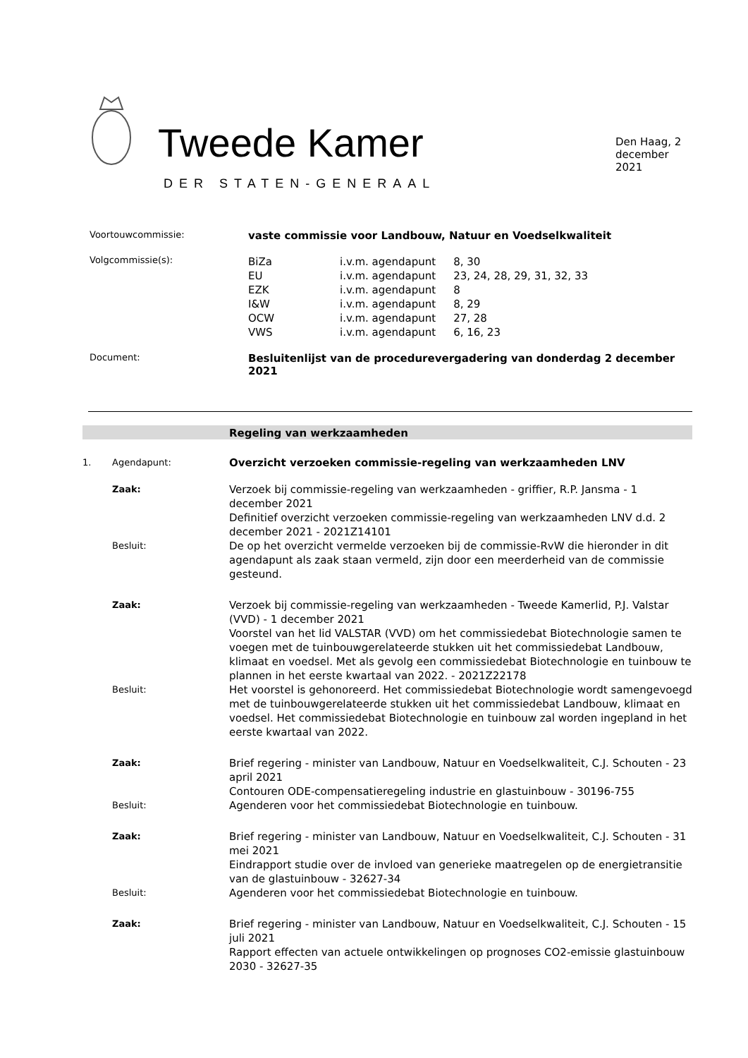Tweede Kamer
DER STATEN-GENERAAL
Den Haag, 2 december 2021
Voortouwcommissie:
vaste commissie voor Landbouw, Natuur en Voedselkwaliteit
Volgcommissie(s):
| BiZa | i.v.m. agendapunt | 8, 30 |
| EU | i.v.m. agendapunt | 23, 24, 28, 29, 31, 32, 33 |
| EZK | i.v.m. agendapunt | 8 |
| I&W | i.v.m. agendapunt | 8, 29 |
| OCW | i.v.m. agendapunt | 27, 28 |
| VWS | i.v.m. agendapunt | 6, 16, 23 |
Document:
Besluitenlijst van de procedurevergadering van donderdag 2 december 2021
Regeling van werkzaamheden
1. Agendapunt:
Overzicht verzoeken commissie-regeling van werkzaamheden LNV
Zaak:
Verzoek bij commissie-regeling van werkzaamheden - griffier, R.P. Jansma - 1 december 2021
Definitief overzicht verzoeken commissie-regeling van werkzaamheden LNV d.d. 2 december 2021 - 2021Z14101
Besluit:
De op het overzicht vermelde verzoeken bij de commissie-RvW die hieronder in dit agendapunt als zaak staan vermeld, zijn door een meerderheid van de commissie gesteund.
Zaak:
Verzoek bij commissie-regeling van werkzaamheden - Tweede Kamerlid, P.J. Valstar (VVD) - 1 december 2021
Voorstel van het lid VALSTAR (VVD) om het commissiedebat Biotechnologie samen te voegen met de tuinbouwgerelateerde stukken uit het commissiedebat Landbouw, klimaat en voedsel. Met als gevolg een commissiedebat Biotechnologie en tuinbouw te plannen in het eerste kwartaal van 2022. - 2021Z22178
Besluit:
Het voorstel is gehonoreerd. Het commissiedebat Biotechnologie wordt samengevoegd met de tuinbouwgerelateerde stukken uit het commissiedebat Landbouw, klimaat en voedsel. Het commissiedebat Biotechnologie en tuinbouw zal worden ingepland in het eerste kwartaal van 2022.
Zaak:
Brief regering - minister van Landbouw, Natuur en Voedselkwaliteit, C.J. Schouten - 23 april 2021
Contouren ODE-compensatieregeling industrie en glastuinbouw - 30196-755
Besluit:
Agenderen voor het commissiedebat Biotechnologie en tuinbouw.
Zaak:
Brief regering - minister van Landbouw, Natuur en Voedselkwaliteit, C.J. Schouten - 31 mei 2021
Eindrapport studie over de invloed van generieke maatregelen op de energietransitie van de glastuinbouw - 32627-34
Besluit:
Agenderen voor het commissiedebat Biotechnologie en tuinbouw.
Zaak:
Brief regering - minister van Landbouw, Natuur en Voedselkwaliteit, C.J. Schouten - 15 juli 2021
Rapport effecten van actuele ontwikkelingen op prognoses CO2-emissie glastuinbouw 2030 - 32627-35